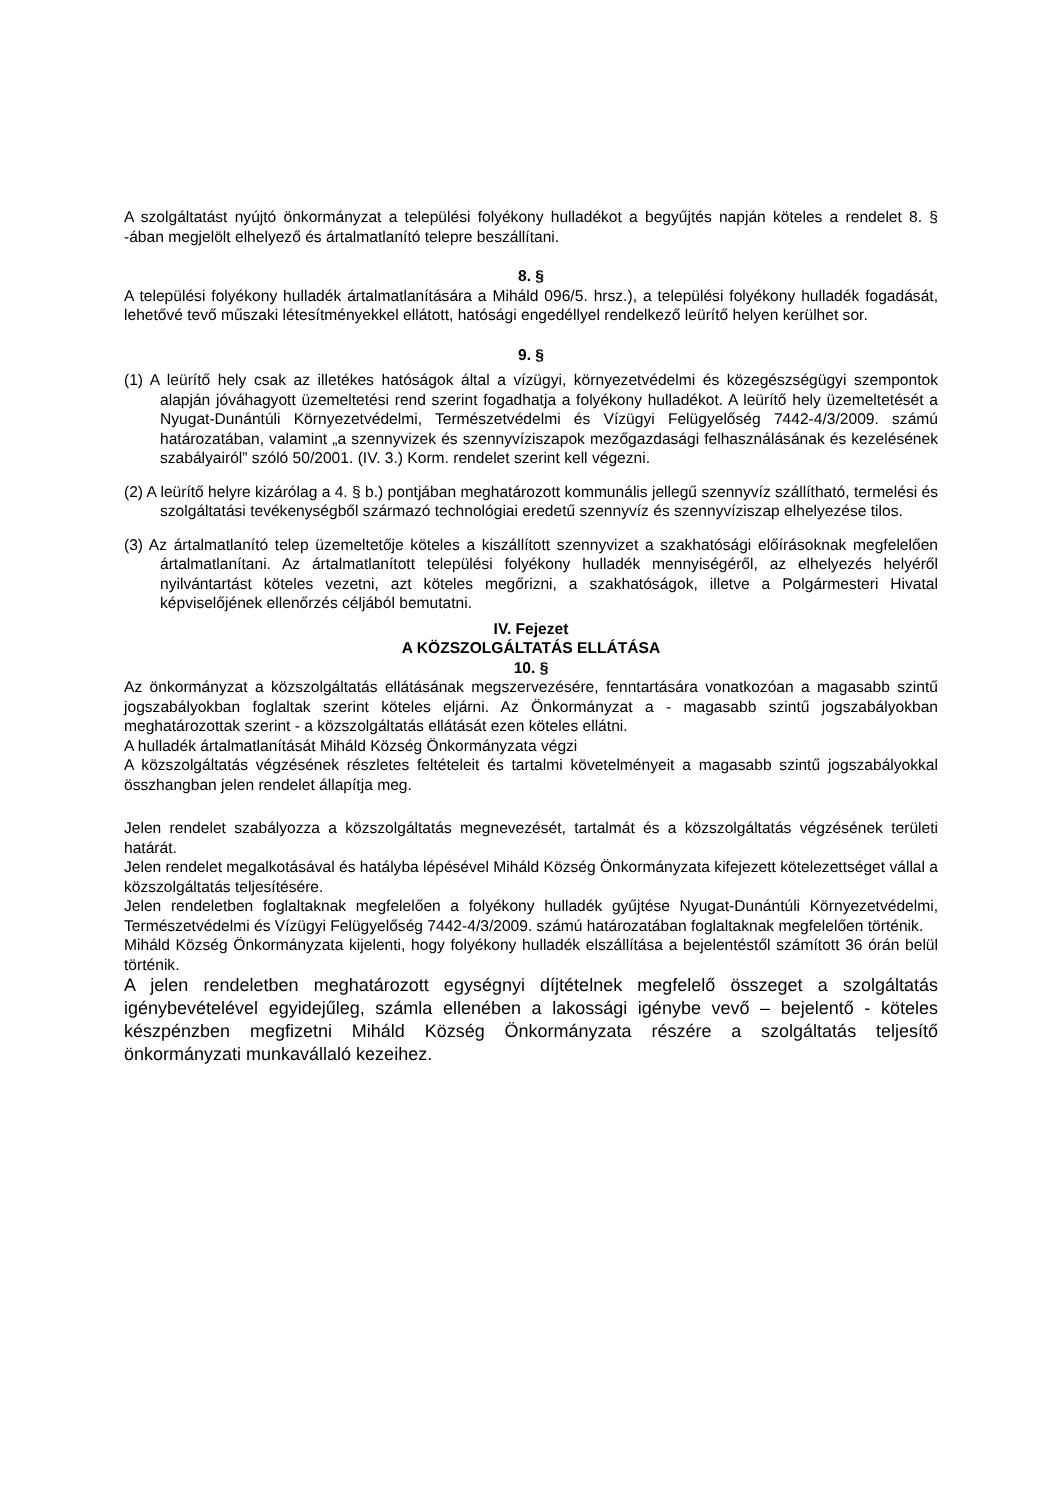A szolgáltatást nyújtó önkormányzat a települési folyékony hulladékot a begyűjtés napján köteles a rendelet 8. § -ában megjelölt elhelyező és ártalmatlanító telepre beszállítani.
8. §
A települési folyékony hulladék ártalmatlanítására a Miháld 096/5. hrsz.), a települési folyékony hulladék fogadását, lehetővé tevő műszaki létesítményekkel ellátott, hatósági engedéllyel rendelkező leürítő helyen kerülhet sor.
9. §
(1) A leürítő hely csak az illetékes hatóságok által a vízügyi, környezetvédelmi és közegészségügyi szempontok alapján jóváhagyott üzemeltetési rend szerint fogadhatja a folyékony hulladékot. A leürítő hely üzemeltetését a Nyugat-Dunántúli Környezetvédelmi, Természetvédelmi és Vízügyi Felügyelőség 7442-4/3/2009. számú határozatában, valamint „a szennyvizek és szennyvíziszapok mezőgazdasági felhasználásának és kezelésének szabályairól” szóló 50/2001. (IV. 3.) Korm. rendelet szerint kell végezni.
(2) A leürítő helyre kizárólag a 4. § b.) pontjában meghatározott kommunális jellegű szennyvíz szállítható, termelési és szolgáltatási tevékenységből származó technológiai eredetű szennyvíz és szennyvíziszap elhelyezése tilos.
(3) Az ártalmatlanító telep üzemeltetője köteles a kiszállított szennyvizet a szakhatósági előírásoknak megfelelően ártalmatlanítani. Az ártalmatlanított települési folyékony hulladék mennyiségéről, az elhelyezés helyéről nyilvántartást köteles vezetni, azt köteles megőrizni, a szakhatóságok, illetve a Polgármesteri Hivatal képviselőjének ellenőrzés céljából bemutatni.
IV. Fejezet
A KÖZSZOLGÁLTATÁS ELLÁTÁSA
10. §
Az önkormányzat a közszolgáltatás ellátásának megszervezésére, fenntartására vonatkozóan a magasabb szintű jogszabályokban foglaltak szerint köteles eljárni. Az Önkormányzat a - magasabb szintű jogszabályokban meghatározottak szerint - a közszolgáltatás ellátását ezen köteles ellátni.
A hulladék ártalmatlanítását Miháld Község Önkormányzata végzi
A közszolgáltatás végzésének részletes feltételeit és tartalmi követelményeit a magasabb szintű jogszabályokkal összhangban jelen rendelet állapítja meg.
Jelen rendelet szabályozza a közszolgáltatás megnevezését, tartalmát és a közszolgáltatás végzésének területi határát.
Jelen rendelet megalkotásával és hatályba lépésével Miháld Község Önkormányzata kifejezett kötelezettséget vállal a közszolgáltatás teljesítésére.
Jelen rendeletben foglaltaknak megfelelően a folyékony hulladék gyűjtése Nyugat-Dunántúli Környezetvédelmi, Természetvédelmi és Vízügyi Felügyelőség 7442-4/3/2009. számú határozatában foglaltaknak megfelelően történik.
Miháld Község Önkormányzata kijelenti, hogy folyékony hulladék elszállítása a bejelentéstől számított 36 órán belül történik.
A jelen rendeletben meghatározott egységnyi díjtételnek megfelelő összeget a szolgáltatás igénybevételével egyidejűleg, számla ellenében a lakossági igénybe vevő – bejelentő - köteles készpénzben megfizetni Miháld Község Önkormányzata részére a szolgáltatás teljesítő önkormányzati munkavállaló kezeihez.